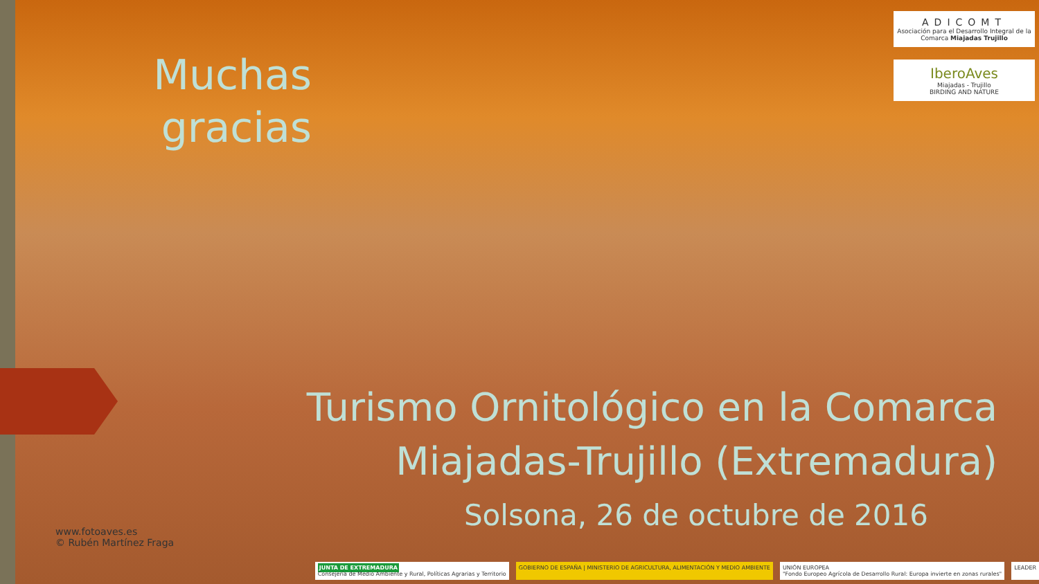Muchas gracias
ADICOMT
Asociación para el Desarrollo Integral de la Comarca Miajadas Trujillo
IberoAves
Miajadas - Trujillo
BIRDING AND NATURE
Turismo Ornitológico en la Comarca Miajadas-Trujillo (Extremadura)
Solsona, 26 de octubre de 2016
www.fotoaves.es
© Rubén Martínez Fraga
JUNTA DE EXTREMADURA
Consejería de Medio Ambiente y Rural, Políticas Agrarias y Territorio
GOBIERNO DE ESPAÑA | MINISTERIO DE AGRICULTURA, ALIMENTACIÓN Y MEDIO AMBIENTE
UNIÓN EUROPEA
"Fondo Europeo Agrícola de Desarrollo Rural: Europa invierte en zonas rurales"
LEADER